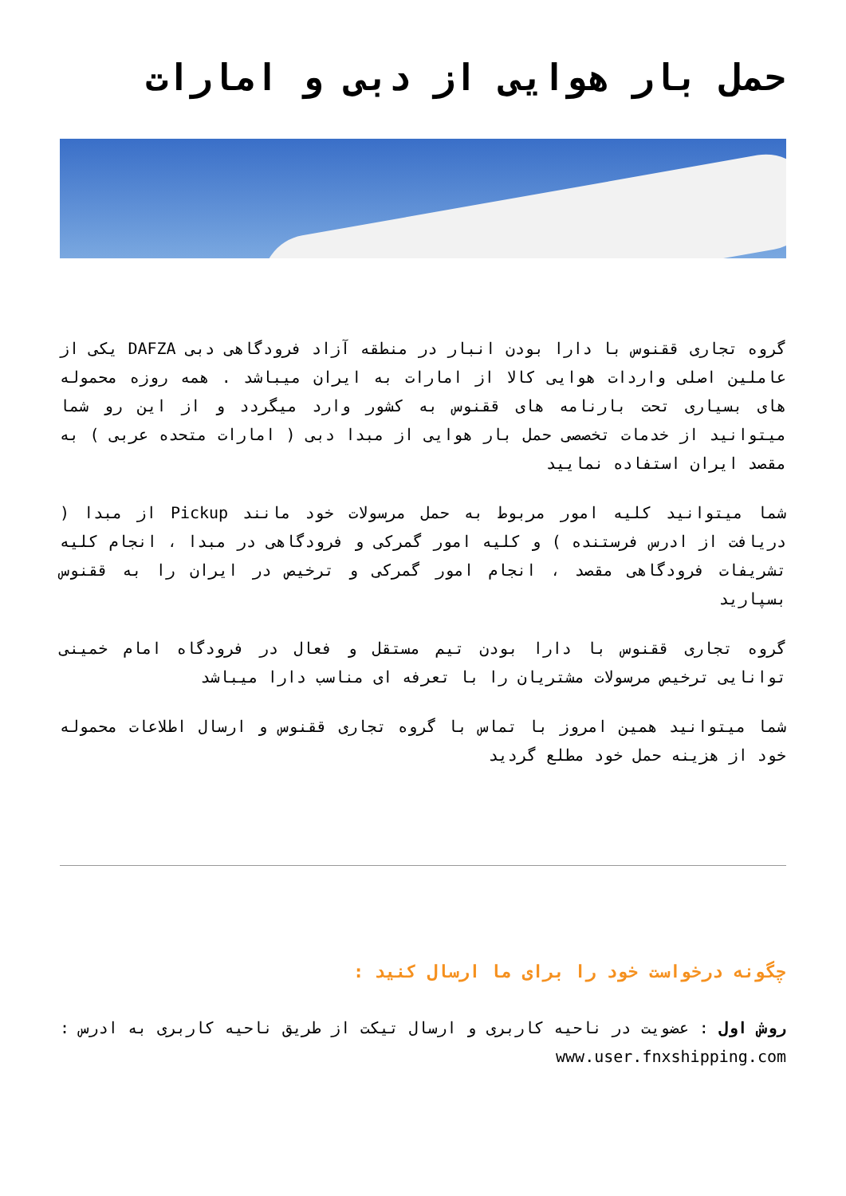حمل بار هوایی از دبی و امارات
گروه تجاری ققنوس با دارا بودن انبار در منطقه آزاد فرودگاهی دبی DAFZA یکی از عاملین اصلی واردات هوایی کالا از امارات به ایران میباشد . همه روزه محموله های بسیاری تحت بارنامه های ققنوس به کشور وارد میگردد و از این رو شما میتوانید از خدمات تخصصی حمل بار هوایی از مبدا دبی ( امارات متحده عربی ) به مقصد ایران استفاده نمایید
شما میتوانید کلیه امور مربوط به حمل مرسولات خود مانند Pickup از مبدا ( دریافت از ادرس فرستنده ) و کلیه امور گمرکی و فرودگاهی در مبدا ، انجام کلیه تشریفات فرودگاهی مقصد ، انجام امور گمرکی و ترخیص در ایران را به ققنوس بسپارید
گروه تجاری ققنوس با دارا بودن تیم مستقل و فعال در فرودگاه امام خمینی توانایی ترخیص مرسولات مشتریان را با تعرفه ای مناسب دارا میباشد
شما میتوانید همین امروز با تماس با گروه تجاری ققنوس و ارسال اطلاعات محموله خود از هزینه حمل خود مطلع گردید
چگونه درخواست خود را برای ما ارسال کنید :
روش اول : عضویت در ناحیه کاربری و ارسال تیکت از طریق ناحیه کاربری به ادرس : www.user.fnxshipping.com